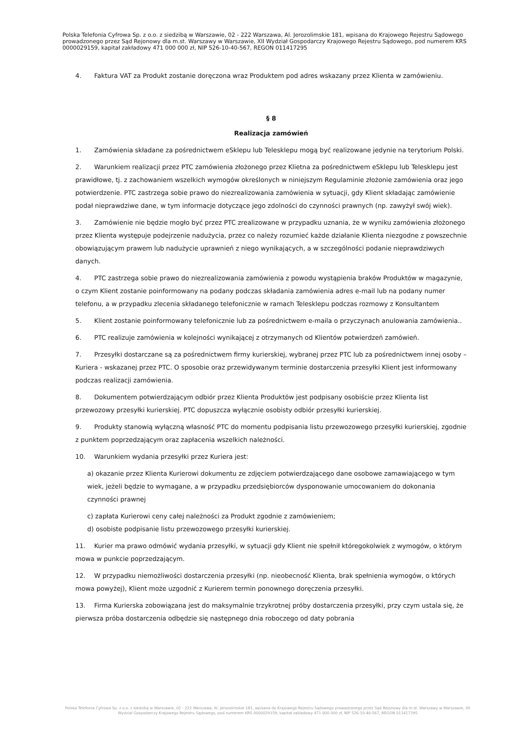Polska Telefonia Cyfrowa Sp. z o.o. z siedzibą w Warszawie, 02 - 222 Warszawa, Al. Jerozolimskie 181, wpisana do Krajowego Rejestru Sądowego prowadzonego przez Sąd Rejonowy dla m.st. Warszawy w Warszawie, XII Wydział Gospodarczy Krajowego Rejestru Sądowego, pod numerem KRS 0000029159, kapitał zakładowy 471 000 000 zł, NIP 526-10-40-567, REGON 011417295
4. Faktura VAT za Produkt zostanie doręczona wraz Produktem pod adres wskazany przez Klienta w zamówieniu.
§ 8
Realizacja zamówień
1. Zamówienia składane za pośrednictwem eSklepu lub Telesklepu mogą być realizowane jedynie na terytorium Polski.
2. Warunkiem realizacji przez PTC zamówienia złożonego przez Klietna za pośrednictwem eSklepu lub Telesklepu jest prawidłowe, tj. z zachowaniem wszelkich wymogów określonych w niniejszym Regulaminie złożonie zamówienia oraz jego potwierdzenie. PTC zastrzega sobie prawo do niezrealizowania zamówienia w sytuacji, gdy Klient składając zamówienie podał nieprawdziwe dane, w tym informacje dotyczące jego zdolności do czynności prawnych (np. zawyżył swój wiek).
3. Zamówienie nie będzie mogło być przez PTC zrealizowane w przypadku uznania, że w wyniku zamówienia złożonego przez Klienta występuje podejrzenie nadużycia, przez co należy rozumieć każde działanie Klienta niezgodne z powszechnie obowiązującym prawem lub nadużycie uprawnień z niego wynikających, a w szczególności podanie nieprawdziwych danych.
4. PTC zastrzega sobie prawo do niezrealizowania zamówienia z powodu wystąpienia braków Produktów w magazynie, o czym Klient zostanie poinformowany na podany podczas składania zamówienia adres e-mail lub na podany numer telefonu, a w przypadku zlecenia składanego telefonicznie w ramach Telesklepu podczas rozmowy z Konsultantem
5. Klient zostanie poinformowany telefonicznie lub za pośrednictwem e-maila o przyczynach anulowania zamówienia..
6. PTC realizuje zamówienia w kolejności wynikającej z otrzymanych od Klientów potwierdzeń zamówień.
7. Przesyłki dostarczane są za pośrednictwem firmy kurierskiej, wybranej przez PTC lub za pośrednictwem innej osoby – Kuriera - wskazanej przez PTC. O sposobie oraz przewidywanym terminie dostarczenia przesyłki Klient jest informowany podczas realizacji zamówienia.
8. Dokumentem potwierdzającym odbiór przez Klienta Produktów jest podpisany osobiście przez Klienta list przewozowy przesyłki kurierskiej. PTC dopuszcza wyłącznie osobisty odbiór przesyłki kurierskiej.
9. Produkty stanowią wyłączną własność PTC do momentu podpisania listu przewozowego przesyłki kurierskiej, zgodnie z punktem poprzedzającym oraz zapłacenia wszelkich należności.
10. Warunkiem wydania przesyłki przez Kuriera jest:
a) okazanie przez Klienta Kurierowi dokumentu ze zdjęciem potwierdzającego dane osobowe zamawiającego w tym wiek, jeżeli będzie to wymagane, a w przypadku przedsiębiorców dysponowanie umocowaniem do dokonania czynności prawnej
c) zapłata Kurierowi ceny całej należności za Produkt zgodnie z zamówieniem;
d) osobiste podpisanie listu przewozowego przesyłki kurierskiej.
11. Kurier ma prawo odmówić wydania przesyłki, w sytuacji gdy Klient nie spełnił któregokolwiek z wymogów, o którym mowa w punkcie poprzedzającym.
12. W przypadku niemożliwości dostarczenia przesyłki (np. nieobecność Klienta, brak spełnienia wymogów, o których mowa powyżej), Klient może uzgodnić z Kurierem termin ponownego doręczenia przesyłki.
13. Firma Kurierska zobowiązana jest do maksymalnie trzykrotnej próby dostarczenia przesyłki, przy czym ustala się, że pierwsza próba dostarczenia odbędzie się następnego dnia roboczego od daty pobrania
Polska Telefonia Cyfrowa Sp. z o.o. z siedzibą w Warszawie, 02 - 222 Warszawa, Al. Jerozolimskie 181, wpisana do Krajowego Rejestru Sądowego prowadzonego przez Sąd Rejonowy dla m.st. Warszawy w Warszawie, XII Wydział Gospodarczy Krajowego Rejestru Sądowego, pod numerem KRS 0000029159, kapitał zakładowy 471 000 000 zł, NIP 526-10-40-567, REGON 011417295